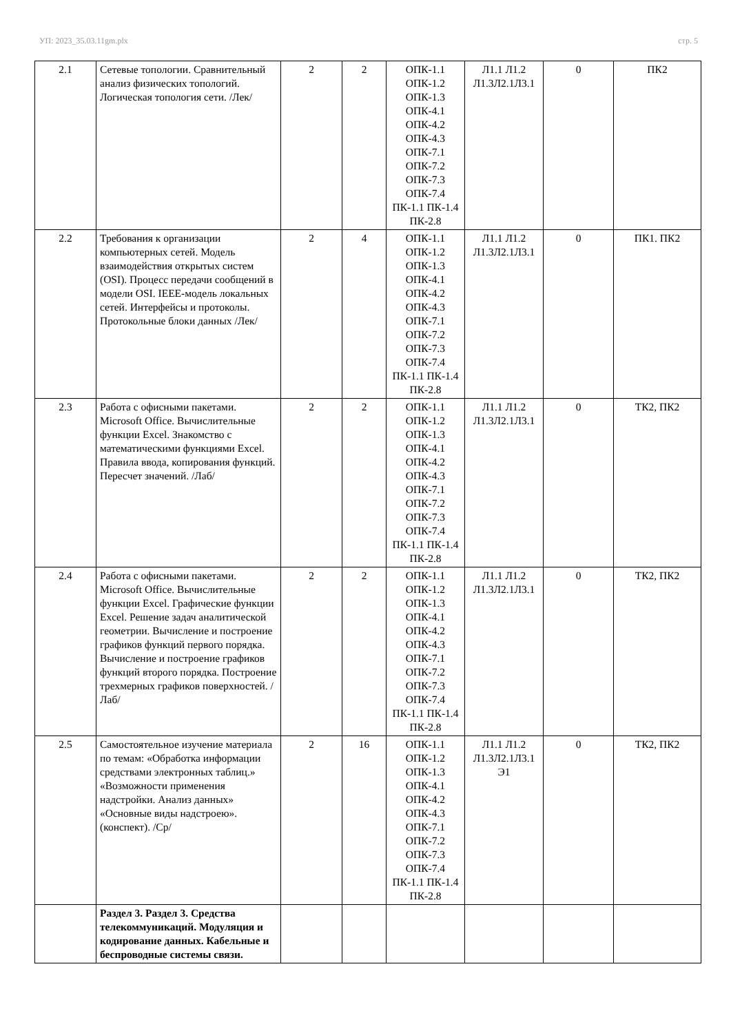УП: 2023_35.03.11gm.plx стр. 5
| 2.1 | Сетевые топологии. Сравнительный анализ физических топологий. Логическая топология сети. /Лек/ | 2 | 2 | ОПК-1.1 ОПК-1.2 ОПК-1.3 ОПК-4.1 ОПК-4.2 ОПК-4.3 ОПК-7.1 ОПК-7.2 ОПК-7.3 ОПК-7.4 ПК-1.1 ПК-1.4 ПК-2.8 | Л1.1 Л1.2 Л1.3Л2.1Л3.1 | 0 | ПК2 |
| 2.2 | Требования к организации компьютерных сетей. Модель взаимодействия открытых систем (OSI). Процесс передачи сообщений в модели OSI. IEEE-модель локальных сетей. Интерфейсы и протоколы. Протокольные блоки данных /Лек/ | 2 | 4 | ОПК-1.1 ОПК-1.2 ОПК-1.3 ОПК-4.1 ОПК-4.2 ОПК-4.3 ОПК-7.1 ОПК-7.2 ОПК-7.3 ОПК-7.4 ПК-1.1 ПК-1.4 ПК-2.8 | Л1.1 Л1.2 Л1.3Л2.1Л3.1 | 0 | ПК1. ПК2 |
| 2.3 | Работа с офисными пакетами. Microsoft Office. Вычислительные функции Excel. Знакомство с математическими функциями Excel. Правила ввода, копирования функций. Пересчет значений. /Лаб/ | 2 | 2 | ОПК-1.1 ОПК-1.2 ОПК-1.3 ОПК-4.1 ОПК-4.2 ОПК-4.3 ОПК-7.1 ОПК-7.2 ОПК-7.3 ОПК-7.4 ПК-1.1 ПК-1.4 ПК-2.8 | Л1.1 Л1.2 Л1.3Л2.1Л3.1 | 0 | ТК2, ПК2 |
| 2.4 | Работа с офисными пакетами. Microsoft Office. Вычислительные функции Excel. Графические функции Excel. Решение задач аналитической геометрии. Вычисление и построение графиков функций первого порядка. Вычисление и построение графиков функций второго порядка. Построение трехмерных графиков поверхностей. /Лаб/ | 2 | 2 | ОПК-1.1 ОПК-1.2 ОПК-1.3 ОПК-4.1 ОПК-4.2 ОПК-4.3 ОПК-7.1 ОПК-7.2 ОПК-7.3 ОПК-7.4 ПК-1.1 ПК-1.4 ПК-2.8 | Л1.1 Л1.2 Л1.3Л2.1Л3.1 | 0 | ТК2, ПК2 |
| 2.5 | Самостоятельное изучение материала по темам: «Обработка информации средствами электронных таблиц.» «Возможности применения надстройки. Анализ данных» «Основные виды надстроею». (конспект). /Ср/ | 2 | 16 | ОПК-1.1 ОПК-1.2 ОПК-1.3 ОПК-4.1 ОПК-4.2 ОПК-4.3 ОПК-7.1 ОПК-7.2 ОПК-7.3 ОПК-7.4 ПК-1.1 ПК-1.4 ПК-2.8 | Л1.1 Л1.2 Л1.3Л2.1Л3.1 Э1 | 0 | ТК2, ПК2 |
| | Раздел 3. Раздел 3. Средства телекоммуникаций. Модуляция и кодирование данных. Кабельные и беспроводные системы связи. | | | | | | |